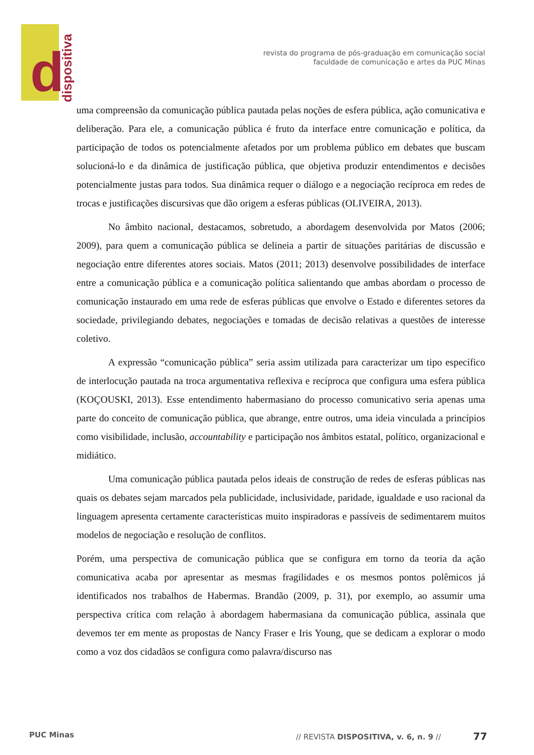d
dispositiva
revista do programa de pós-graduação em comunicação social
faculdade de comunicação e artes da PUC Minas
uma compreensão da comunicação pública pautada pelas noções de esfera pública, ação comunicativa e deliberação. Para ele, a comunicação pública é fruto da interface entre comunicação e política, da participação de todos os potencialmente afetados por um problema público em debates que buscam solucioná-lo e da dinâmica de justificação pública, que objetiva produzir entendimentos e decisões potencialmente justas para todos. Sua dinâmica requer o diálogo e a negociação recíproca em redes de trocas e justificações discursivas que dão origem a esferas públicas (OLIVEIRA, 2013).
No âmbito nacional, destacamos, sobretudo, a abordagem desenvolvida por Matos (2006; 2009), para quem a comunicação pública se delineia a partir de situações paritárias de discussão e negociação entre diferentes atores sociais. Matos (2011; 2013) desenvolve possibilidades de interface entre a comunicação pública e a comunicação política salientando que ambas abordam o processo de comunicação instaurado em uma rede de esferas públicas que envolve o Estado e diferentes setores da sociedade, privilegiando debates, negociações e tomadas de decisão relativas a questões de interesse coletivo.
A expressão “comunicação pública” seria assim utilizada para caracterizar um tipo específico de interlocução pautada na troca argumentativa reflexiva e recíproca que configura uma esfera pública (KOÇOUSKI, 2013). Esse entendimento habermasiano do processo comunicativo seria apenas uma parte do conceito de comunicação pública, que abrange, entre outros, uma ideia vinculada a princípios como visibilidade, inclusão, accountability e participação nos âmbitos estatal, político, organizacional e midiático.
Uma comunicação pública pautada pelos ideais de construção de redes de esferas públicas nas quais os debates sejam marcados pela publicidade, inclusividade, paridade, igualdade e uso racional da linguagem apresenta certamente características muito inspiradoras e passíveis de sedimentarem muitos modelos de negociação e resolução de conflitos.
Porém, uma perspectiva de comunicação pública que se configura em torno da teoria da ação comunicativa acaba por apresentar as mesmas fragilidades e os mesmos pontos polêmicos já identificados nos trabalhos de Habermas. Brandão (2009, p. 31), por exemplo, ao assumir uma perspectiva crítica com relação à abordagem habermasiana da comunicação pública, assinala que devemos ter em mente as propostas de Nancy Fraser e Iris Young, que se dedicam a explorar o modo como a voz dos cidadãos se configura como palavra/discurso nas
PUC Minas // REVISTA DISPOSITIVA, v. 6, n. 9 // 77